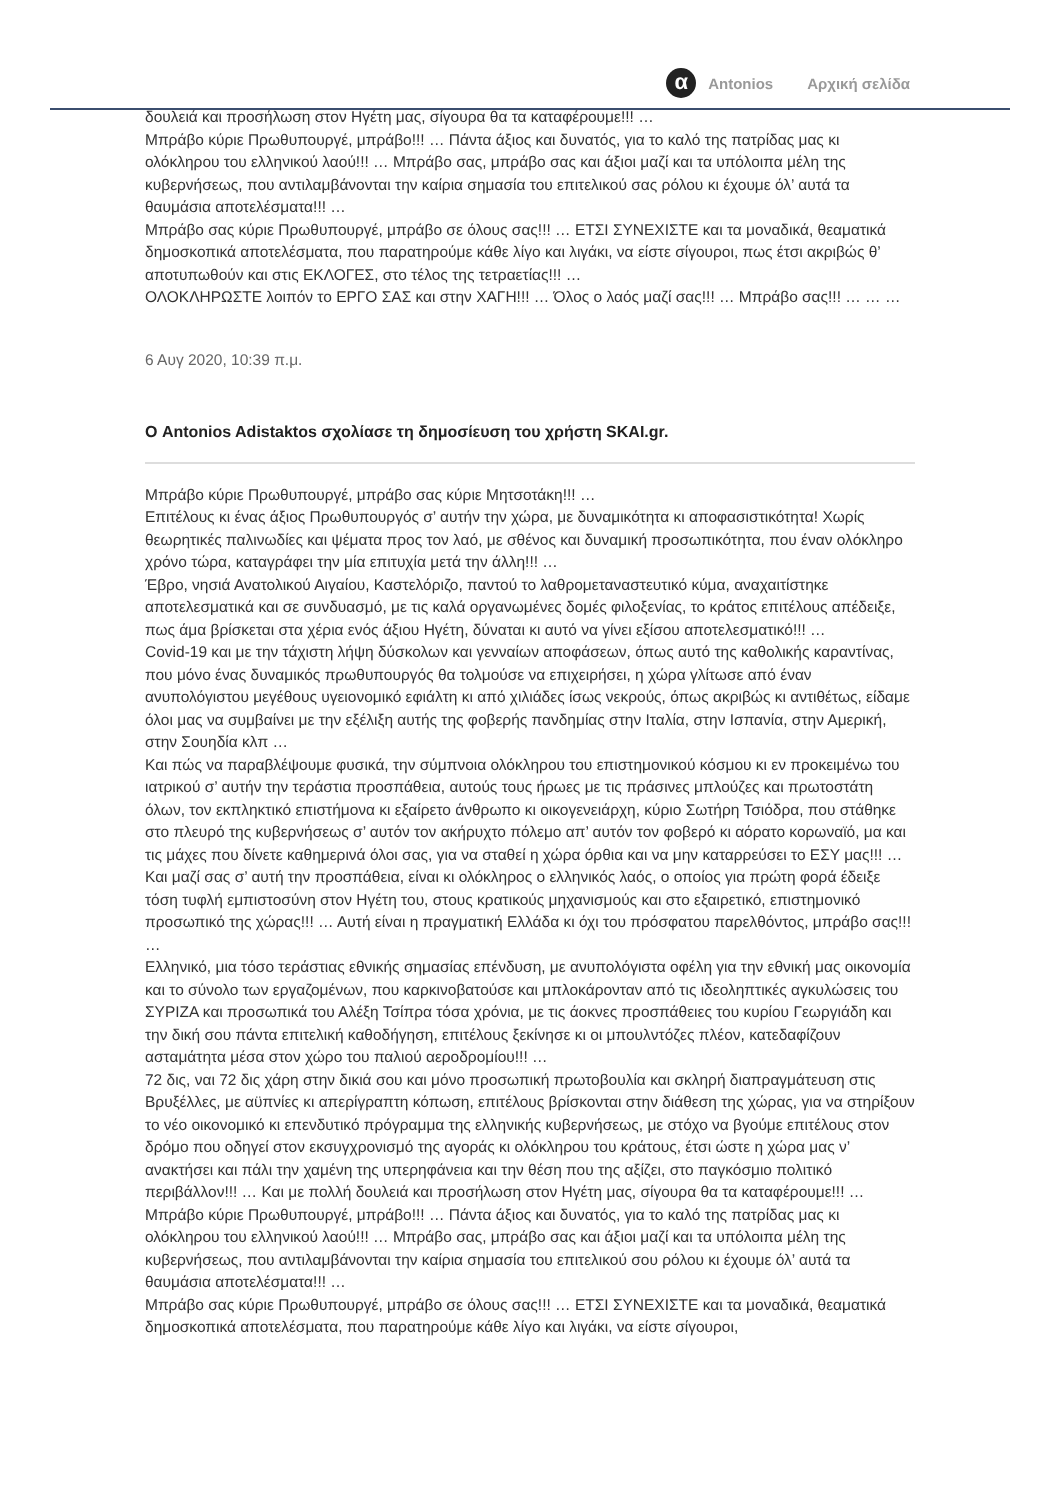α
Antonios Αρχική σελίδα
δουλειά και προσήλωση στον Ηγέτη μας, σίγουρα θα τα καταφέρουμε!!! …
Μπράβο κύριε Πρωθυπουργέ, μπράβο!!! … Πάντα άξιος και δυνατός, για το καλό της πατρίδας μας κι ολόκληρου του ελληνικού λαού!!! … Μπράβο σας, μπράβο σας και άξιοι μαζί και τα υπόλοιπα μέλη της κυβερνήσεως, που αντιλαμβάνονται την καίρια σημασία του επιτελικού σας ρόλου κι έχουμε όλ’ αυτά τα θαυμάσια αποτελέσματα!!! …
Μπράβο σας κύριε Πρωθυπουργέ, μπράβο σε όλους σας!!! … ΕΤΣΙ ΣΥΝΕΧΙΣΤΕ και τα μοναδικά, θεαματικά δημοσκοπικά αποτελέσματα, που παρατηρούμε κάθε λίγο και λιγάκι, να είστε σίγουροι, πως έτσι ακριβώς θ’ αποτυπωθούν και στις ΕΚΛΟΓΕΣ, στο τέλος της τετραετίας!!! …
ΟΛΟΚΛΗΡΩΣΤΕ λοιπόν το ΕΡΓΟ ΣΑΣ και στην ΧΑΓΗ!!! … Όλος ο λαός μαζί σας!!! … Μπράβο σας!!! … … …
6 Αυγ 2020, 10:39 π.μ.
Ο Antonios Adistaktos σχολίασε τη δημοσίευση του χρήστη SKAI.gr.
Μπράβο κύριε Πρωθυπουργέ, μπράβο σας κύριε Μητσοτάκη!!! …
Επιτέλους κι ένας άξιος Πρωθυπουργός σ’ αυτήν την χώρα, με δυναμικότητα κι αποφασιστικότητα! Χωρίς θεωρητικές παλινωδίες και ψέματα προς τον λαό, με σθένος και δυναμική προσωπικότητα, που έναν ολόκληρο χρόνο τώρα, καταγράφει την μία επιτυχία μετά την άλλη!!! …
Έβρο, νησιά Ανατολικού Αιγαίου, Καστελόριζο, παντού το λαθρομεταναστευτικό κύμα, αναχαιτίστηκε αποτελεσματικά και σε συνδυασμό, με τις καλά οργανωμένες δομές φιλοξενίας, το κράτος επιτέλους απέδειξε, πως άμα βρίσκεται στα χέρια ενός άξιου Ηγέτη, δύναται κι αυτό να γίνει εξίσου αποτελεσματικό!!! …
Covid-19 και με την τάχιστη λήψη δύσκολων και γενναίων αποφάσεων, όπως αυτό της καθολικής καραντίνας, που μόνο ένας δυναμικός πρωθυπουργός θα τολμούσε να επιχειρήσει, η χώρα γλίτωσε από έναν ανυπολόγιστου μεγέθους υγειονομικό εφιάλτη κι από χιλιάδες ίσως νεκρούς, όπως ακριβώς κι αντιθέτως, είδαμε όλοι μας να συμβαίνει με την εξέλιξη αυτής της φοβερής πανδημίας στην Ιταλία, στην Ισπανία, στην Αμερική, στην Σουηδία κλπ …
Και πώς να παραβλέψουμε φυσικά, την σύμπνοια ολόκληρου του επιστημονικού κόσμου κι εν προκειμένω του ιατρικού σ’ αυτήν την τεράστια προσπάθεια, αυτούς τους ήρωες με τις πράσινες μπλούζες και πρωτοστάτη όλων, τον εκπληκτικό επιστήμονα κι εξαίρετο άνθρωπο κι οικογενειάρχη, κύριο Σωτήρη Τσιόδρα, που στάθηκε στο πλευρό της κυβερνήσεως σ’ αυτόν τον ακήρυχτο πόλεμο απ’ αυτόν τον φοβερό κι αόρατο κορωναϊό, μα και τις μάχες που δίνετε καθημερινά όλοι σας, για να σταθεί η χώρα όρθια και να μην καταρρεύσει το ΕΣΥ μας!!! …
Και μαζί σας σ’ αυτή την προσπάθεια, είναι κι ολόκληρος ο ελληνικός λαός, ο οποίος για πρώτη φορά έδειξε τόση τυφλή εμπιστοσύνη στον Ηγέτη του, στους κρατικούς μηχανισμούς και στο εξαιρετικό, επιστημονικό προσωπικό της χώρας!!! … Αυτή είναι η πραγματική Ελλάδα κι όχι του πρόσφατου παρελθόντος, μπράβο σας!!! …
Ελληνικό, μια τόσο τεράστιας εθνικής σημασίας επένδυση, με ανυπολόγιστα οφέλη για την εθνική μας οικονομία και το σύνολο των εργαζομένων, που καρκινοβατούσε και μπλοκάρονταν από τις ιδεοληπτικές αγκυλώσεις του ΣΥΡΙΖΑ και προσωπικά του Αλέξη Τσίπρα τόσα χρόνια, με τις άοκνες προσπάθειες του κυρίου Γεωργιάδη και την δική σου πάντα επιτελική καθοδήγηση, επιτέλους ξεκίνησε κι οι μπουλντόζες πλέον, κατεδαφίζουν ασταμάτητα μέσα στον χώρο του παλιού αεροδρομίου!!! …
72 δις, ναι 72 δις χάρη στην δικιά σου και μόνο προσωπική πρωτοβουλία και σκληρή διαπραγμάτευση στις Βρυξέλλες, με αϋπνίες κι απερίγραπτη κόπωση, επιτέλους βρίσκονται στην διάθεση της χώρας, για να στηρίξουν το νέο οικονομικό κι επενδυτικό πρόγραμμα της ελληνικής κυβερνήσεως, με στόχο να βγούμε επιτέλους στον δρόμο που οδηγεί στον εκσυγχρονισμό της αγοράς κι ολόκληρου του κράτους, έτσι ώστε η χώρα μας ν’ ανακτήσει και πάλι την χαμένη της υπερηφάνεια και την θέση που της αξίζει, στο παγκόσμιο πολιτικό περιβάλλον!!! … Και με πολλή δουλειά και προσήλωση στον Ηγέτη μας, σίγουρα θα τα καταφέρουμε!!! …
Μπράβο κύριε Πρωθυπουργέ, μπράβο!!! … Πάντα άξιος και δυνατός, για το καλό της πατρίδας μας κι ολόκληρου του ελληνικού λαού!!! … Μπράβο σας, μπράβο σας και άξιοι μαζί και τα υπόλοιπα μέλη της κυβερνήσεως, που αντιλαμβάνονται την καίρια σημασία του επιτελικού σου ρόλου κι έχουμε όλ’ αυτά τα θαυμάσια αποτελέσματα!!! …
Μπράβο σας κύριε Πρωθυπουργέ, μπράβο σε όλους σας!!! … ΕΤΣΙ ΣΥΝΕΧΙΣΤΕ και τα μοναδικά, θεαματικά δημοσκοπικά αποτελέσματα, που παρατηρούμε κάθε λίγο και λιγάκι, να είστε σίγουροι,